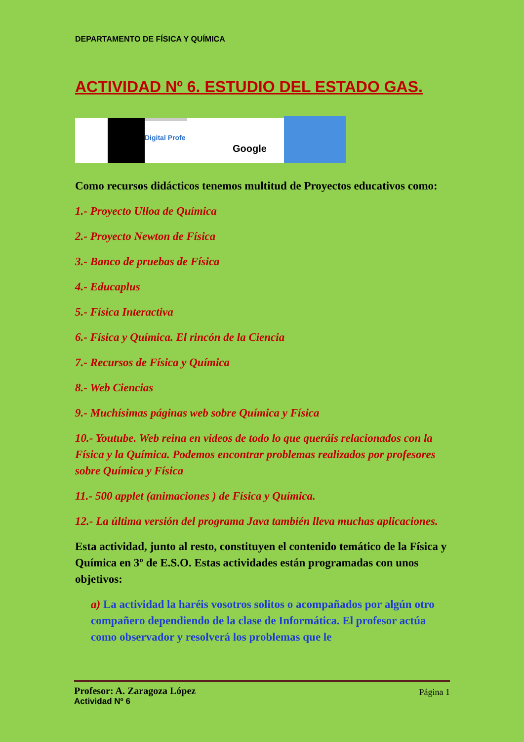DEPARTAMENTO DE FÍSICA Y QUÍMICA
ACTIVIDAD Nº 6. ESTUDIO DEL ESTADO GAS.
Digital Profe
Google
Como recursos didácticos tenemos multitud de Proyectos educativos como:
1.- Proyecto Ulloa de Química
2.- Proyecto Newton de Física
3.- Banco de pruebas de Física
4.- Educaplus
5.- Física Interactiva
6.- Física y Química. El rincón de la Ciencia
7.- Recursos de Física y Química
8.- Web Ciencias
9.- Muchísimas páginas web sobre Química y Física
10.- Youtube. Web reina en videos de todo lo que queráis relacionados con la Física y la Química. Podemos encontrar problemas realizados por profesores sobre Química y Física
11.- 500 applet (animaciones ) de Física y Química.
12.- La última versión del programa Java también lleva muchas aplicaciones.
Esta actividad, junto al resto, constituyen el contenido temático de la Física y Química en 3º de E.S.O. Estas actividades están programadas con unos objetivos:
a) La actividad la haréis vosotros solitos o acompañados por algún otro compañero dependiendo de la clase de Informática. El profesor actúa como observador y resolverá los problemas que le
Profesor: A. Zaragoza López
Página 1
Actividad Nº 6